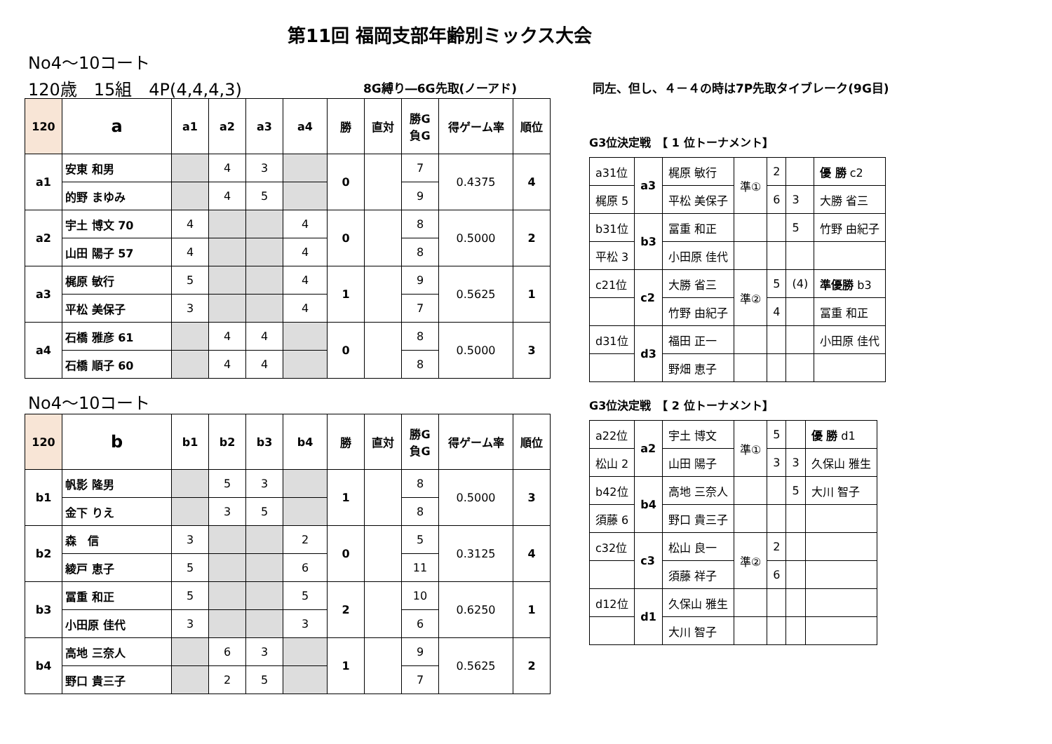第11回 福岡支部年齢別ミックス大会
No4～10コート
120歳　15組　4P(4,4,4,3) 8G縛り―6G先取(ノーアド)
同左、但し、４－４の時は7P先取タイブレーク(9G目)
| 120 | a | a1 | a2 | a3 | a4 | 勝 | 直対 | 勝G 負G | 得ゲーム率 | 順位 |
| --- | --- | --- | --- | --- | --- | --- | --- | --- | --- | --- |
| a1 | 安東 和男 | | 4 | 3 | | 0 | | 7 | 0.4375 | 4 |
| | 的野 まゆみ | | 4 | 5 | | | | 9 | | |
| a2 | 宇土 博文 70 | 4 | | | 4 | 0 | | 8 | 0.5000 | 2 |
| | 山田 陽子 57 | 4 | | | 4 | | | 8 | | |
| a3 | 梶原 敏行 | 5 | | | 4 | 1 | | 9 | 0.5625 | 1 |
| | 平松 美保子 | 3 | | | 4 | | | 7 | | |
| a4 | 石橋 雅彦 61 | | 4 | 4 | | 0 | | 8 | 0.5000 | 3 |
| | 石橋 順子 60 | | 4 | 4 | | | | 8 | | |
No4～10コート
| 120 | b | b1 | b2 | b3 | b4 | 勝 | 直対 | 勝G 負G | 得ゲーム率 | 順位 |
| --- | --- | --- | --- | --- | --- | --- | --- | --- | --- | --- |
| b1 | 帆影 隆男 | | 5 | 3 | | 1 | | 8 | 0.5000 | 3 |
| | 金下 りえ | | 3 | 5 | | | | 8 | | |
| b2 | 森 信 | 3 | | | 2 | 0 | | 5 | 0.3125 | 4 |
| | 綾戸 恵子 | 5 | | | 6 | | | 11 | | |
| b3 | 冨重 和正 | 5 | | | 5 | 2 | | 10 | 0.6250 | 1 |
| | 小田原 佳代 | 3 | | | 3 | | | 6 | | |
| b4 | 高地 三奈人 | | 6 | 3 | | 1 | | 9 | 0.5625 | 2 |
| | 野口 貴三子 | | 2 | 5 | | | | 7 | | |
G3位決定戦　【 1 位トーナメント】
| a31位 | a3 | 梶原 敏行 | 準① | 2 | | 優 勝 c2 |
| 梶原 5 | | 平松 美保子 | | 6 | 3 | 大勝 省三 |
| b31位 | b3 | 冨重 和正 | | | 5 | 竹野 由紀子 |
| 平松 3 | | 小田原 佳代 | | | | |
| c21位 | c2 | 大勝 省三 | 準② | 5 | (4) | 準優勝 b3 |
| | | 竹野 由紀子 | | 4 | | 冨重 和正 |
| d31位 | d3 | 福田 正一 | | | | 小田原 佳代 |
| | | 野畑 恵子 | | | | |
G3位決定戦　【 2 位トーナメント】
| a22位 | a2 | 宇土 博文 | 準① | 5 | | 優 勝 d1 |
| 松山 2 | | 山田 陽子 | | 3 | 3 | 久保山 雅生 |
| b42位 | b4 | 高地 三奈人 | | | 5 | 大川 智子 |
| 須藤 6 | | 野口 貴三子 | | | | |
| c32位 | c3 | 松山 良一 | 準② | 2 | | |
| | | 須藤 祥子 | | 6 | | |
| d12位 | d1 | 久保山 雅生 | | | | |
| | | 大川 智子 | | | | |